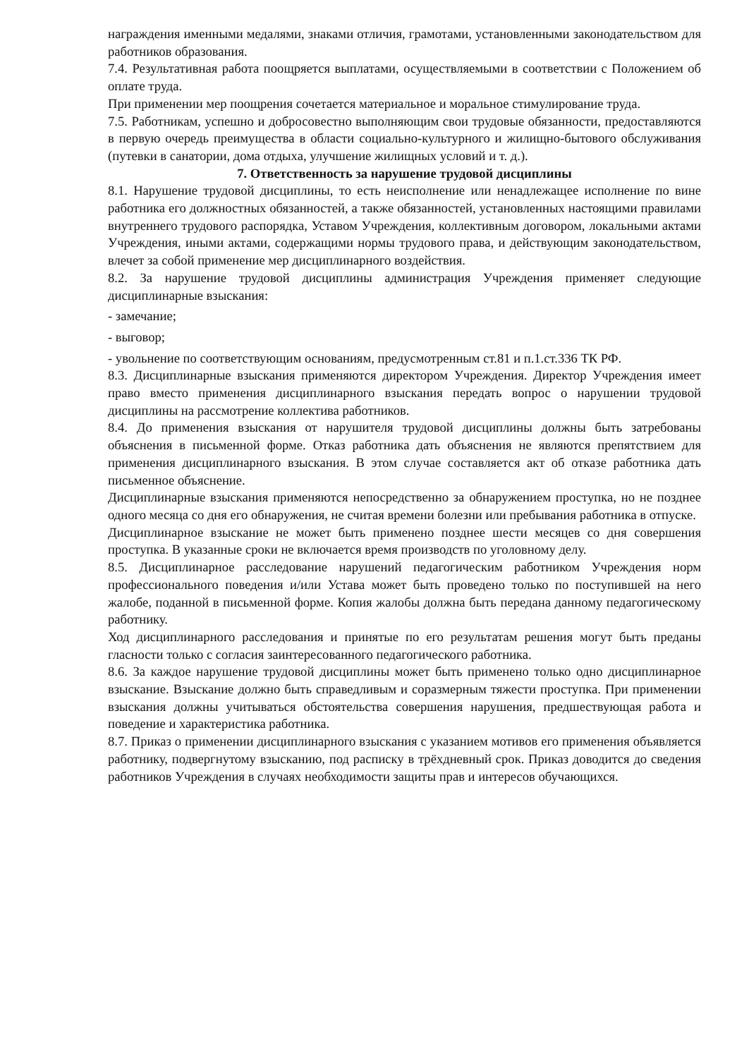награждения именными медалями, знаками отличия, грамотами, установленными законодательством для работников образования.
7.4. Результативная работа поощряется выплатами, осуществляемыми в соответствии с Положением об оплате труда.
При применении мер поощрения сочетается материальное и моральное стимулирование труда.
7.5. Работникам, успешно и добросовестно выполняющим свои трудовые обязанности, предоставляются в первую очередь преимущества в области социально-культурного и жилищно-бытового обслуживания (путевки в санатории, дома отдыха, улучшение жилищных условий и т. д.).
7. Ответственность за нарушение трудовой дисциплины
8.1. Нарушение трудовой дисциплины, то есть неисполнение или ненадлежащее исполнение по вине работника его должностных обязанностей, а также обязанностей, установленных настоящими правилами внутреннего трудового распорядка, Уставом Учреждения, коллективным договором, локальными актами Учреждения, иными актами, содержащими нормы трудового права, и действующим законодательством, влечет за собой применение мер дисциплинарного воздействия.
8.2. За нарушение трудовой дисциплины администрация Учреждения применяет следующие дисциплинарные взыскания:
- замечание;
- выговор;
- увольнение по соответствующим основаниям, предусмотренным ст.81 и п.1.ст.336 ТК РФ.
8.3. Дисциплинарные взыскания применяются директором Учреждения. Директор Учреждения имеет право вместо применения дисциплинарного взыскания передать вопрос о нарушении трудовой дисциплины на рассмотрение коллектива работников.
8.4. До применения взыскания от нарушителя трудовой дисциплины должны быть затребованы объяснения в письменной форме. Отказ работника дать объяснения не являются препятствием для применения дисциплинарного взыскания. В этом случае составляется акт об отказе работника дать письменное объяснение.
Дисциплинарные взыскания применяются непосредственно за обнаружением проступка, но не позднее одного месяца со дня его обнаружения, не считая времени болезни или пребывания работника в отпуске.
Дисциплинарное взыскание не может быть применено позднее шести месяцев со дня совершения проступка. В указанные сроки не включается время производств по уголовному делу.
8.5. Дисциплинарное расследование нарушений педагогическим работником Учреждения норм профессионального поведения и/или Устава может быть проведено только по поступившей на него жалобе, поданной в письменной форме. Копия жалобы должна быть передана данному педагогическому работнику.
Ход дисциплинарного расследования и принятые по его результатам решения могут быть преданы гласности только с согласия заинтересованного педагогического работника.
8.6. За каждое нарушение трудовой дисциплины может быть применено только одно дисциплинарное взыскание. Взыскание должно быть справедливым и соразмерным тяжести проступка. При применении взыскания должны учитываться обстоятельства совершения нарушения, предшествующая работа и поведение и характеристика работника.
8.7. Приказ о применении дисциплинарного взыскания с указанием мотивов его применения объявляется работнику, подвергнутому взысканию, под расписку в трёхдневный срок. Приказ доводится до сведения работников Учреждения в случаях необходимости защиты прав и интересов обучающихся.